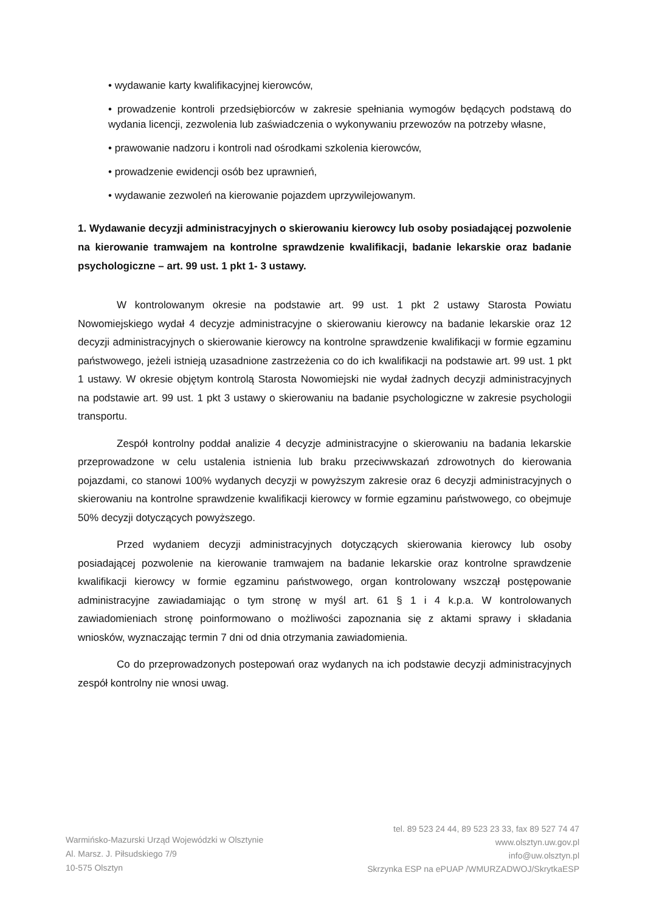• wydawanie karty kwalifikacyjnej kierowców,
• prowadzenie kontroli przedsiębiorców w zakresie spełniania wymogów będących podstawą do wydania licencji, zezwolenia lub zaświadczenia o wykonywaniu przewozów na potrzeby własne,
• prawowanie nadzoru i kontroli nad ośrodkami szkolenia kierowców,
• prowadzenie ewidencji osób bez uprawnień,
• wydawanie zezwoleń na kierowanie pojazdem uprzywilejowanym.
1. Wydawanie decyzji administracyjnych o skierowaniu kierowcy lub osoby posiadającej pozwolenie na kierowanie tramwajem na kontrolne sprawdzenie kwalifikacji, badanie lekarskie oraz badanie psychologiczne – art. 99 ust. 1 pkt 1- 3 ustawy.
W kontrolowanym okresie na podstawie art. 99 ust. 1 pkt 2 ustawy Starosta Powiatu Nowomiejskiego wydał 4 decyzje administracyjne o skierowaniu kierowcy na badanie lekarskie oraz 12 decyzji administracyjnych o skierowanie kierowcy na kontrolne sprawdzenie kwalifikacji w formie egzaminu państwowego, jeżeli istnieją uzasadnione zastrzeżenia co do ich kwalifikacji na podstawie art. 99 ust. 1 pkt 1 ustawy. W okresie objętym kontrolą Starosta Nowomiejski nie wydał żadnych decyzji administracyjnych na podstawie art. 99 ust. 1 pkt 3 ustawy o skierowaniu na badanie psychologiczne w zakresie psychologii transportu.
Zespół kontrolny poddał analizie 4 decyzje administracyjne o skierowaniu na badania lekarskie przeprowadzone w celu ustalenia istnienia lub braku przeciwwskazań zdrowotnych do kierowania pojazdami, co stanowi 100% wydanych decyzji w powyższym zakresie oraz 6 decyzji administracyjnych o skierowaniu na kontrolne sprawdzenie kwalifikacji kierowcy w formie egzaminu państwowego, co obejmuje 50% decyzji dotyczących powyższego.
Przed wydaniem decyzji administracyjnych dotyczących skierowania kierowcy lub osoby posiadającej pozwolenie na kierowanie tramwajem na badanie lekarskie oraz kontrolne sprawdzenie kwalifikacji kierowcy w formie egzaminu państwowego, organ kontrolowany wszczął postępowanie administracyjne zawiadamiając o tym stronę w myśl art. 61 § 1 i 4 k.p.a. W kontrolowanych zawiadomieniach stronę poinformowano o możliwości zapoznania się z aktami sprawy i składania wniosków, wyznaczając termin 7 dni od dnia otrzymania zawiadomienia.
Co do przeprowadzonych postepowań oraz wydanych na ich podstawie decyzji administracyjnych zespół kontrolny nie wnosi uwag.
Warmińsko-Mazurski Urząd Wojewódzki w Olsztynie
Al. Marsz. J. Piłsudskiego 7/9
10-575 Olsztyn
tel. 89 523 24 44, 89 523 23 33, fax 89 527 74 47
www.olsztyn.uw.gov.pl
info@uw.olsztyn.pl
Skrzynka ESP na ePUAP /WMURZADWOJ/SkrytkaESP